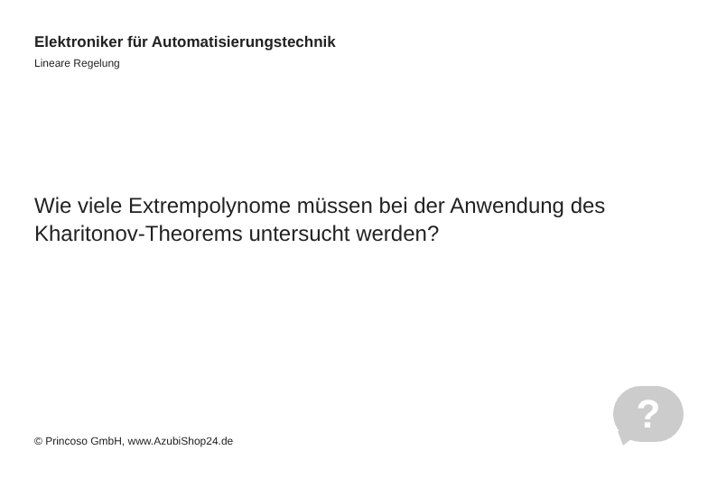Elektroniker für Automatisierungstechnik
Lineare Regelung
Wie viele Extrempolynome müssen bei der Anwendung des Kharitonov-Theorems untersucht werden?
© Princoso GmbH, www.AzubiShop24.de
?